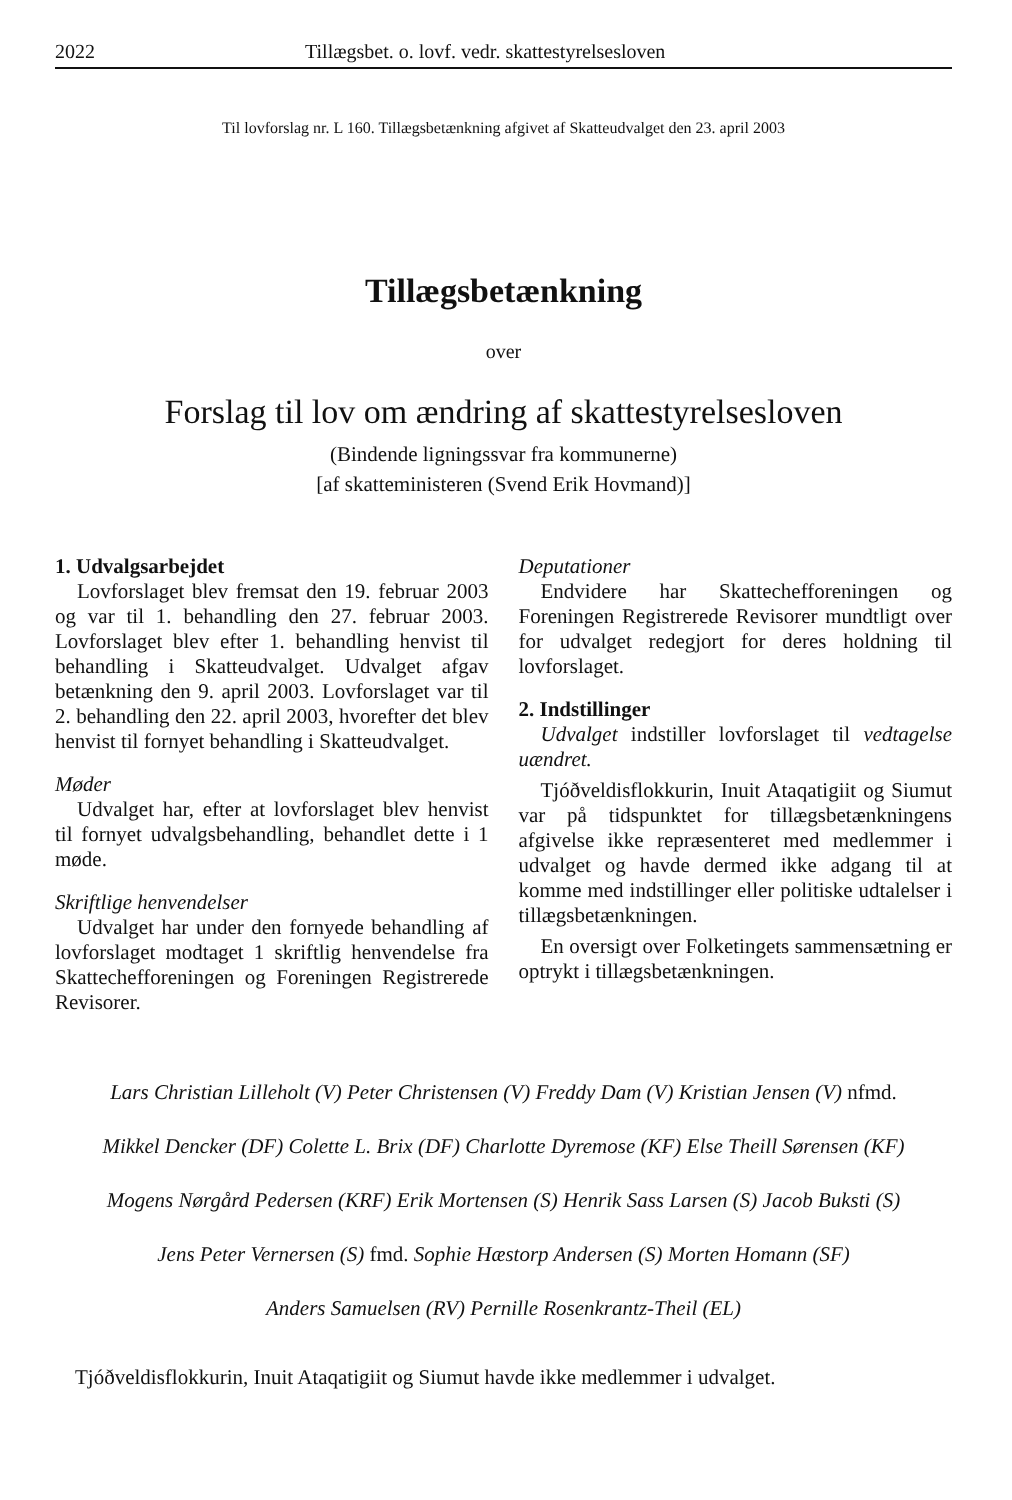2022 Tillægsbet. o. lovf. vedr. skattestyrelsesloven
Til lovforslag nr. L 160. Tillægsbetænkning afgivet af Skatteudvalget den 23. april 2003
Tillægsbetænkning
over
Forslag til lov om ændring af skattestyrelsesloven
(Bindende ligningssvar fra kommunerne)
[af skatteministeren (Svend Erik Hovmand)]
1. Udvalgsarbejdet
Lovforslaget blev fremsat den 19. februar 2003 og var til 1. behandling den 27. februar 2003. Lovforslaget blev efter 1. behandling henvist til behandling i Skatteudvalget. Udvalget afgav betænkning den 9. april 2003. Lovforslaget var til 2. behandling den 22. april 2003, hvorefter det blev henvist til fornyet behandling i Skatteudvalget.
Møder
Udvalget har, efter at lovforslaget blev henvist til fornyet udvalgsbehandling, behandlet dette i 1 møde.
Skriftlige henvendelser
Udvalget har under den fornyede behandling af lovforslaget modtaget 1 skriftlig henvendelse fra Skattechefforeningen og Foreningen Registrerede Revisorer.
Deputationer
Endvidere har Skattechefforeningen og Foreningen Registrerede Revisorer mundtligt over for udvalget redegjort for deres holdning til lovforslaget.
2. Indstillinger
Udvalget indstiller lovforslaget til vedtagelse uændret.
Tjóðveldisflokkurin, Inuit Ataqatigiit og Siumut var på tidspunktet for tillægsbetænkningens afgivelse ikke repræsenteret med medlemmer i udvalget og havde dermed ikke adgang til at komme med indstillinger eller politiske udtalelser i tillægsbetænkningen.
En oversigt over Folketingets sammensætning er optrykt i tillægsbetænkningen.
Lars Christian Lilleholt (V) Peter Christensen (V) Freddy Dam (V) Kristian Jensen (V) nfmd.
Mikkel Dencker (DF) Colette L. Brix (DF) Charlotte Dyremose (KF) Else Theill Sørensen (KF)
Mogens Nørgård Pedersen (KRF) Erik Mortensen (S) Henrik Sass Larsen (S) Jacob Buksti (S)
Jens Peter Vernersen (S) fmd. Sophie Hæstorp Andersen (S) Morten Homann (SF)
Anders Samuelsen (RV) Pernille Rosenkrantz-Theil (EL)
Tjóðveldisflokkurin, Inuit Ataqatigiit og Siumut havde ikke medlemmer i udvalget.